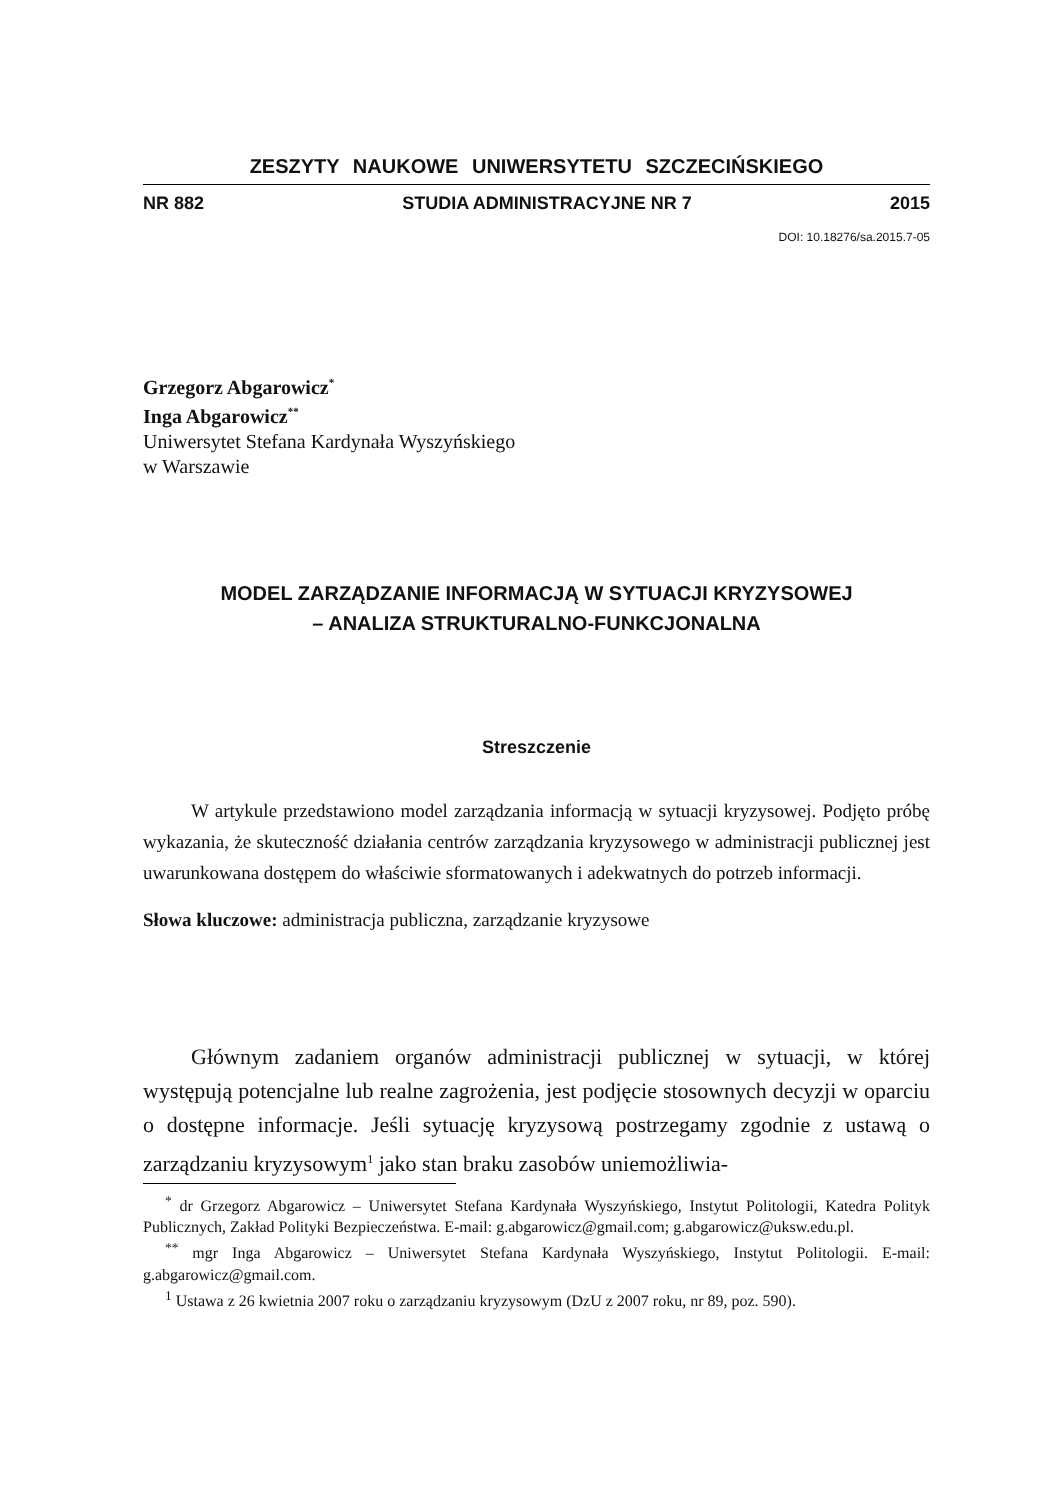ZESZYTY NAUKOWE UNIWERSYTETU SZCZECIŃSKIEGO
NR 882 STUDIA ADMINISTRACYJNE NR 7 2015
DOI: 10.18276/sa.2015.7-05
Grzegorz Abgarowicz<sup>*</sup>
Inga Abgarowicz<sup>**</sup>
Uniwersytet Stefana Kardynała Wyszyńskiego
w Warszawie
MODEL ZARZĄDZANIE INFORMACJĄ W SYTUACJI KRYZYSOWEJ
– ANALIZA STRUKTURALNO-FUNKCJONALNA
Streszczenie
W artykule przedstawiono model zarządzania informacją w sytuacji kryzysowej. Podjęto próbę wykazania, że skuteczność działania centrów zarządzania kryzysowego w administracji publicznej jest uwarunkowana dostępem do właściwie sformatowanych i adekwatnych do potrzeb informacji.
Słowa kluczowe: administracja publiczna, zarządzanie kryzysowe
Głównym zadaniem organów administracji publicznej w sytuacji, w której występują potencjalne lub realne zagrożenia, jest podjęcie stosownych decyzji w oparciu o dostępne informacje. Jeśli sytuację kryzysową postrzegamy zgodnie z ustawą o zarządzaniu kryzysowym<sup>1</sup> jako stan braku zasobów uniemożliwia-
<sup>*</sup> dr Grzegorz Abgarowicz – Uniwersytet Stefana Kardynała Wyszyńskiego, Instytut Politologii, Katedra Polityk Publicznych, Zakład Polityki Bezpieczeństwa. E-mail: g.abgarowicz@gmail.com; g.abgarowicz@uksw.edu.pl.
<sup>**</sup> mgr Inga Abgarowicz – Uniwersytet Stefana Kardynała Wyszyńskiego, Instytut Politologii. E-mail: g.abgarowicz@gmail.com.
<sup>1</sup> Ustawa z 26 kwietnia 2007 roku o zarządzaniu kryzysowym (DzU z 2007 roku, nr 89, poz. 590).